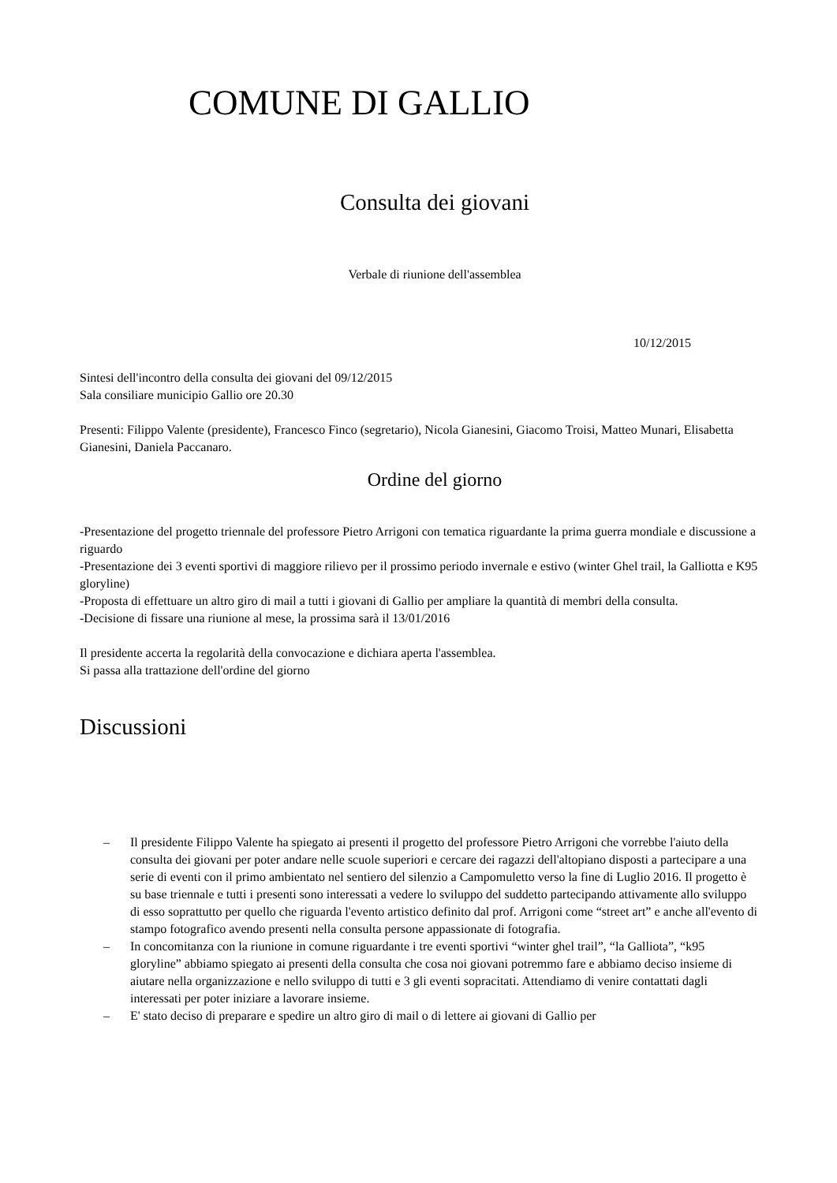COMUNE DI GALLIO
Consulta dei giovani
Verbale di riunione dell'assemblea
10/12/2015
Sintesi dell'incontro della consulta dei giovani del 09/12/2015
Sala consiliare municipio Gallio ore 20.30
Presenti: Filippo Valente (presidente), Francesco Finco (segretario), Nicola Gianesini, Giacomo Troisi, Matteo Munari, Elisabetta Gianesini, Daniela Paccanaro.
Ordine del giorno
-Presentazione del progetto triennale del professore Pietro Arrigoni con tematica riguardante la prima guerra mondiale e discussione a riguardo
-Presentazione dei 3 eventi sportivi di maggiore rilievo per il prossimo periodo invernale e estivo (winter Ghel trail, la Galliotta e K95 gloryline)
-Proposta di effettuare un altro giro di mail a tutti i giovani di Gallio per ampliare la quantità di membri della consulta.
-Decisione di fissare una riunione al mese, la prossima sarà il 13/01/2016
Il presidente accerta la regolarità della convocazione e dichiara aperta l'assemblea.
Si passa alla trattazione dell'ordine del giorno
Discussioni
– Il presidente Filippo Valente ha spiegato ai presenti il progetto del professore Pietro Arrigoni che vorrebbe l'aiuto della consulta dei giovani per poter andare nelle scuole superiori e cercare dei ragazzi dell'altopiano disposti a partecipare a una serie di eventi con il primo ambientato nel sentiero del silenzio a Campomuletto verso la fine di Luglio 2016. Il progetto è su base triennale e tutti i presenti sono interessati a vedere lo sviluppo del suddetto partecipando attivamente allo sviluppo di esso soprattutto per quello che riguarda l'evento artistico definito dal prof. Arrigoni come “street art” e anche all'evento di stampo fotografico avendo presenti nella consulta persone appassionate di fotografia.
– In concomitanza con la riunione in comune riguardante i tre eventi sportivi “winter ghel trail”, “la Galliota”, “k95 gloryline” abbiamo spiegato ai presenti della consulta che cosa noi giovani potremmo fare e abbiamo deciso insieme di aiutare nella organizzazione e nello sviluppo di tutti e 3 gli eventi sopracitati. Attendiamo di venire contattati dagli interessati per poter iniziare a lavorare insieme.
– E' stato deciso di preparare e spedire un altro giro di mail o di lettere ai giovani di Gallio per